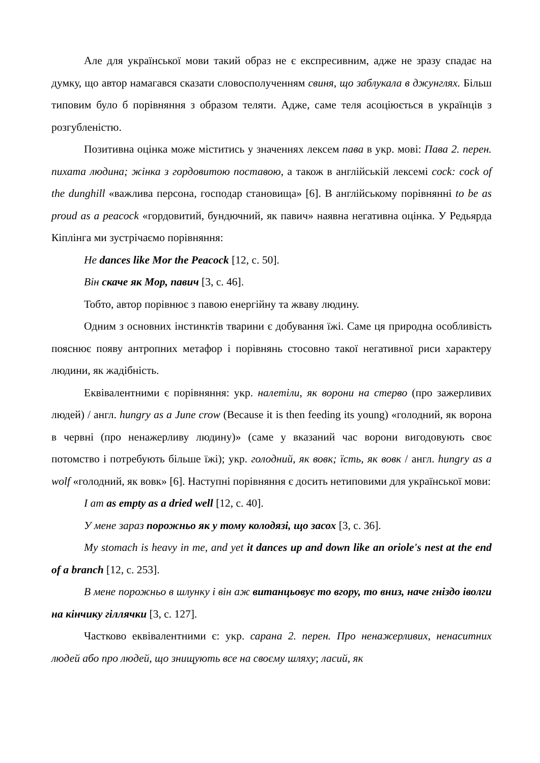Але для української мови такий образ не є експресивним, адже не зразу спадає на думку, що автор намагався сказати словосполученням свиня, що заблукала в джунглях. Більш типовим було б порівняння з образом теляти. Адже, саме теля асоціюється в українців з розгубленістю.
Позитивна оцінка може міститись у значеннях лексем пава в укр. мові: Пава 2. перен. пихата людина; жінка з гордовитою поставою, а також в англійській лексемі cock: cock of the dunghill «важлива персона, господар становища» [6]. В англійському порівнянні to be as proud as a peacock «гордовитий, бундючний, як павич» наявна негативна оцінка. У Редьярда Кіплінга ми зустрічаємо порівняння:
He dances like Mor the Peacock [12, с. 50].
Він скаче як Мор, павич [3, с. 46].
Тобто, автор порівнює з павою енергійну та жваву людину.
Одним з основних інстинктів тварини є добування їжі. Саме ця природна особливість пояснює появу антропних метафор і порівнянь стосовно такої негативної риси характеру людини, як жадібність.
Еквівалентними є порівняння: укр. налетіли, як ворони на стерво (про зажерливих людей) / англ. hungry as a June crow (Because it is then feeding its young) «голодний, як ворона в червні (про ненажерливу людину)» (саме у вказаний час ворони вигодовують своє потомство і потребують більше їжі); укр. голодний, як вовк; їсть, як вовк / англ. hungry as a wolf «голодний, як вовк» [6]. Наступні порівняння є досить нетиповими для української мови:
I am as empty as a dried well [12, с. 40].
У мене зараз порожньо як у тому колодязі, що засох [3, с. 36].
My stomach is heavy in me, and yet it dances up and down like an oriole's nest at the end of a branch [12, с. 253].
В мене порожньо в шлунку і він аж витанцьовує то вгору, то вниз, наче гніздо іволги на кінчику гіллячки [3, с. 127].
Частково еквівалентними є: укр. сарана 2. перен. Про ненажерливих, ненаситних людей або про людей, що знищують все на своєму шляху; ласий, як